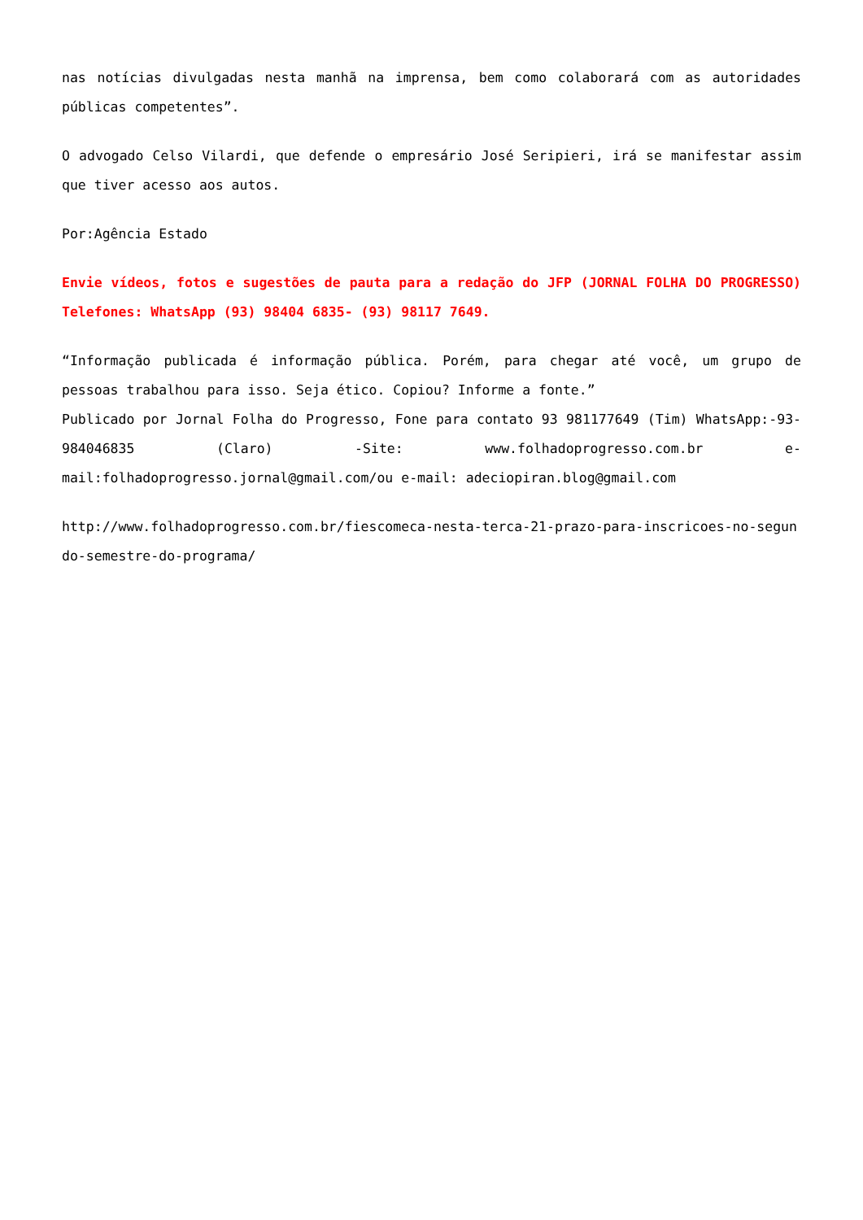nas notícias divulgadas nesta manhã na imprensa, bem como colaborará com as autoridades públicas competentes”.
O advogado Celso Vilardi, que defende o empresário José Seripieri, irá se manifestar assim que tiver acesso aos autos.
Por:Agência Estado
Envie vídeos, fotos e sugestões de pauta para a redação do JFP (JORNAL FOLHA DO PROGRESSO) Telefones: WhatsApp (93) 98404 6835- (93) 98117 7649.
“Informação publicada é informação pública. Porém, para chegar até você, um grupo de pessoas trabalhou para isso. Seja ético. Copiou? Informe a fonte.”
Publicado por Jornal Folha do Progresso, Fone para contato 93 981177649 (Tim) WhatsApp:-93- 984046835 (Claro) -Site: www.folhadoprogresso.com.br e-mail:folhadoprogresso.jornal@gmail.com/ou e-mail: adeciopiran.blog@gmail.com
http://www.folhadoprogresso.com.br/fiescomeca-nesta-terca-21-prazo-para-inscricoes-no-segundo-semestre-do-programa/